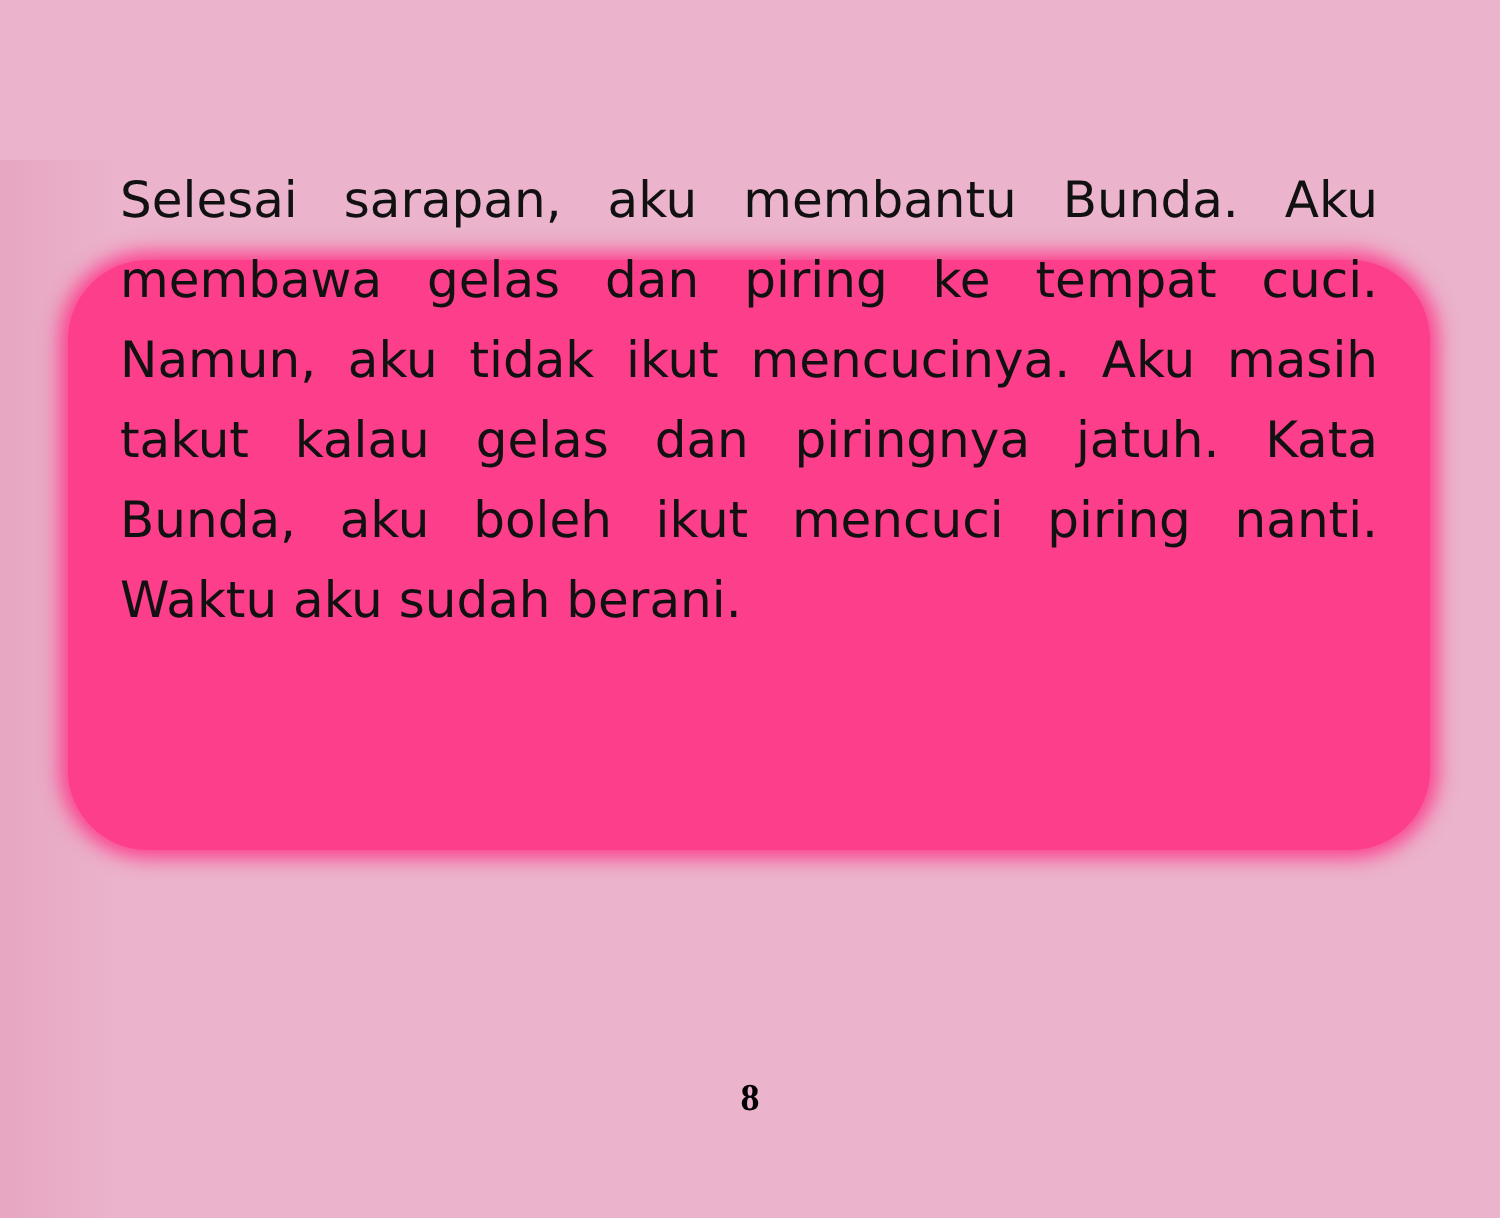Selesai sarapan, aku membantu Bunda. Aku membawa gelas dan piring ke tempat cuci. Namun, aku tidak ikut mencucinya. Aku masih takut kalau gelas dan piringnya jatuh. Kata Bunda, aku boleh ikut mencuci piring nanti. Waktu aku sudah berani.
8